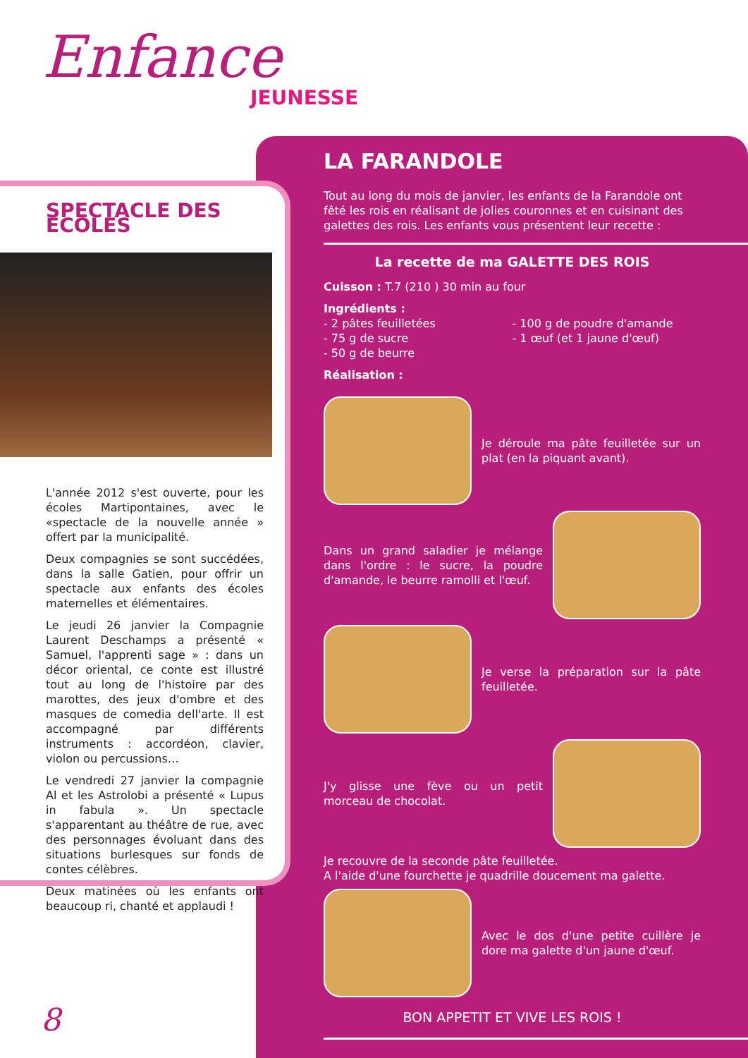Enfance
JEUNESSE
SPECTACLE DES ECOLES
L'année 2012 s'est ouverte, pour les écoles Martipontaines, avec le «spectacle de la nouvelle année » offert par la municipalité.
Deux compagnies se sont succédées, dans la salle Gatien, pour offrir un spectacle aux enfants des écoles maternelles et élémentaires.
Le jeudi 26 janvier la Compagnie Laurent Deschamps a présenté « Samuel, l'apprenti sage » : dans un décor oriental, ce conte est illustré tout au long de l'histoire par des marottes, des jeux d'ombre et des masques de comedia dell'arte. Il est accompagné par différents instruments : accordéon, clavier, violon ou percussions…
Le vendredi 27 janvier la compagnie Al et les Astrolobi a présenté « Lupus in fabula ». Un spectacle s'apparentant au théâtre de rue, avec des personnages évoluant dans des situations burlesques sur fonds de contes célèbres.
Deux matinées où les enfants ont beaucoup ri, chanté et applaudi !
LA FARANDOLE
Tout au long du mois de janvier, les enfants de la Farandole ont fêté les rois en réalisant de jolies couronnes et en cuisinant des galettes des rois. Les enfants vous présentent leur recette :
La recette de ma GALETTE DES ROIS
Cuisson : T.7 (210 ) 30 min au four
Ingrédients :
- 2 pâtes feuilletées
- 75 g de sucre
- 50 g de beurre
- 100 g de poudre d'amande
- 1 œuf (et 1 jaune d'œuf)
Réalisation :
Je déroule ma pâte feuilletée sur un plat (en la piquant avant).
Dans un grand saladier je mélange dans l'ordre : le sucre, la poudre d'amande, le beurre ramolli et l'œuf.
Je verse la préparation sur la pâte feuilletée.
J'y glisse une fève ou un petit morceau de chocolat.
Je recouvre de la seconde pâte feuilletée.
A l'aide d'une fourchette je quadrille doucement ma galette.
Avec le dos d'une petite cuillère je dore ma galette d'un jaune d'œuf.
BON APPETIT ET VIVE LES ROIS !
8